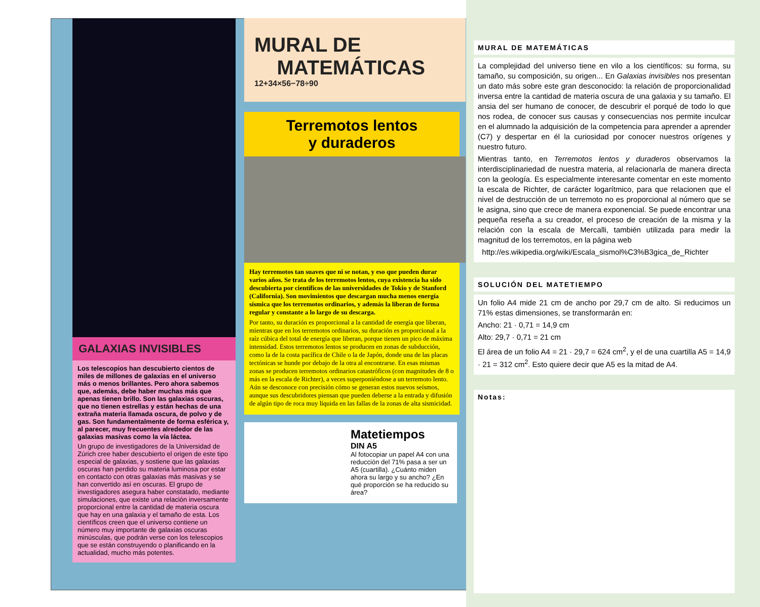GALAXIAS INVISIBLES
Los telescopios han descubierto cientos de miles de millones de galaxias en el universo más o menos brillantes. Pero ahora sabemos que, además, debe haber muchas más que apenas tienen brillo. Son las galaxias oscuras, que no tienen estrellas y están hechas de una extraña materia llamada oscura, de polvo y de gas. Son fundamentalmente de forma esférica y, al parecer, muy frecuentes alrededor de las galaxias masivas como la vía láctea.
Un grupo de investigadores de la Universidad de Zúrich cree haber descubierto el origen de este tipo especial de galaxias, y sostiene que las galaxias oscuras han perdido su materia luminosa por estar en contacto con otras galaxias más masivas y se han convertido así en oscuras. El grupo de investigadores asegura haber constatado, mediante simulaciones, que existe una relación inversamente proporcional entre la cantidad de materia oscura que hay en una galaxia y el tamaño de esta. Los científicos creen que el universo contiene un número muy importante de galaxias oscuras minúsculas, que podrán verse con los telescopios que se están construyendo o planificando en la actualidad, mucho más potentes.
MURAL DE
MATEMÁTICAS
12+34×56−78÷90
Terremotos lentos
y duraderos
Hay terremotos tan suaves que ni se notan, y eso que pueden durar varios años. Se trata de los terremotos lentos, cuya existencia ha sido descubierta por científicos de las universidades de Tokio y de Stanford (California). Son movimientos que descargan mucha menos energía sísmica que los terremotos ordinarios, y además la liberan de forma regular y constante a lo largo de su descarga.
Por tanto, su duración es proporcional a la cantidad de energía que liberan, mientras que en los terremotos ordinarios, su duración es proporcional a la raíz cúbica del total de energía que liberan, porque tienen un pico de máxima intensidad. Estos terremotos lentos se producen en zonas de subducción, como la de la costa pacífica de Chile o la de Japón, donde una de las placas tectónicas se hunde por debajo de la otra al encontrarse. En esas mismas zonas se producen terremotos ordinarios catastróficos (con magnitudes de 8 o más en la escala de Richter), a veces superponiéndose a un terremoto lento. Aún se desconoce con precisión cómo se generan estos nuevos seísmos, aunque sus descubridores piensan que pueden deberse a la entrada y difusión de algún tipo de roca muy líquida en las fallas de la zonas de alta sismicidad.
Matetiempos
DIN A5
Al fotocopiar un papel A4 con una reducción del 71% pasa a ser un A5 (cuartilla). ¿Cuánto miden ahora su largo y su ancho? ¿En qué proporción se ha reducido su área?
MURAL DE MATEMÁTICAS
La complejidad del universo tiene en vilo a los científicos: su forma, su tamaño, su composición, su origen... En Galaxias invisibles nos presentan un dato más sobre este gran desconocido: la relación de proporcionalidad inversa entre la cantidad de materia oscura de una galaxia y su tamaño. El ansia del ser humano de conocer, de descubrir el porqué de todo lo que nos rodea, de conocer sus causas y consecuencias nos permite inculcar en el alumnado la adquisición de la competencia para aprender a aprender (C7) y despertar en él la curiosidad por conocer nuestros orígenes y nuestro futuro.
Mientras tanto, en Terremotos lentos y duraderos observamos la interdisciplinariedad de nuestra materia, al relacionarla de manera directa con la geología. Es especialmente interesante comentar en este momento la escala de Richter, de carácter logarítmico, para que relacionen que el nivel de destrucción de un terremoto no es proporcional al número que se le asigna, sino que crece de manera exponencial. Se puede encontrar una pequeña reseña a su creador, el proceso de creación de la misma y la relación con la escala de Mercalli, también utilizada para medir la magnitud de los terremotos, en la página web
http://es.wikipedia.org/wiki/Escala_sismol%C3%B3gica_de_Richter
SOLUCIÓN DEL MATETIEMPO
Un folio A4 mide 21 cm de ancho por 29,7 cm de alto. Si reducimos un 71% estas dimensiones, se transformarán en:
Ancho: 21 · 0,71 = 14,9 cm
Alto: 29,7 · 0,71 = 21 cm
El área de un folio A4 = 21 · 29,7 = 624 cm<sup>2</sup>, y el de una cuartilla A5 = 14,9 · 21 = 312 cm<sup>2</sup>. Esto quiere decir que A5 es la mitad de A4.
Notas: